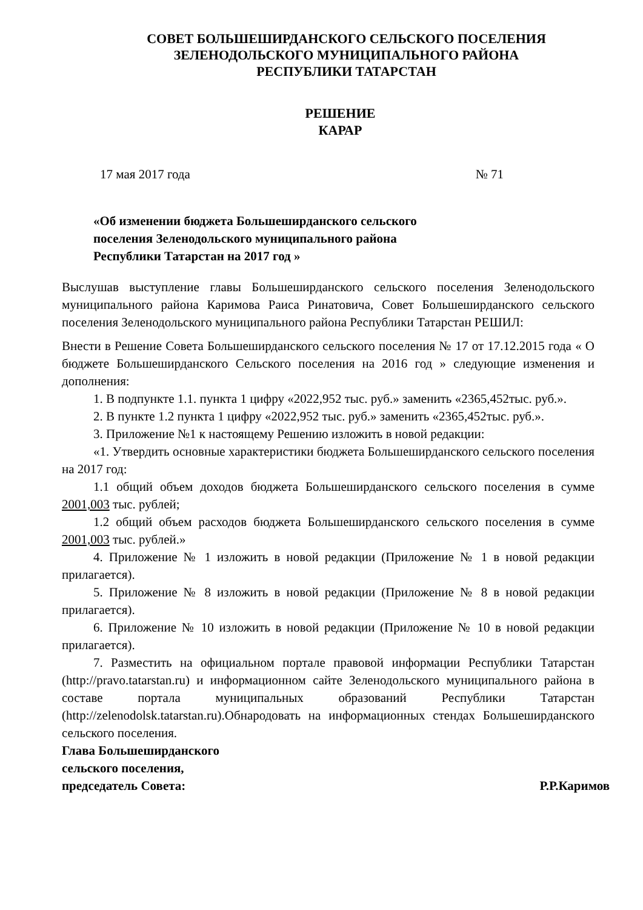СОВЕТ БОЛЬШЕШИРДАНСКОГО СЕЛЬСКОГО ПОСЕЛЕНИЯ
ЗЕЛЕНОДОЛЬСКОГО МУНИЦИПАЛЬНОГО РАЙОНА
РЕСПУБЛИКИ ТАТАРСТАН
РЕШЕНИЕ
КАРАР
17 мая 2017 года № 71
«Об изменении бюджета Большеширданского сельского поселения Зеленодольского муниципального района Республики Татарстан на 2017 год »
Выслушав выступление главы Большеширданского сельского поселения Зеленодольского муниципального района Каримова Раиса Ринатовича, Совет Большеширданского сельского поселения Зеленодольского муниципального района Республики Татарстан РЕШИЛ:
Внести в Решение Совета Большеширданского сельского поселения № 17 от 17.12.2015 года « О бюджете Большеширданского Сельского поселения на 2016 год » следующие изменения и дополнения:
1. В подпункте 1.1. пункта 1 цифру «2022,952 тыс. руб.» заменить «2365,452тыс. руб.».
2. В пункте 1.2 пункта 1 цифру «2022,952 тыс. руб.» заменить «2365,452тыс. руб.».
3. Приложение №1 к настоящему Решению изложить в новой редакции:
«1. Утвердить основные характеристики бюджета Большеширданского сельского поселения на 2017 год:
1.1 общий объем доходов бюджета Большеширданского сельского поселения в сумме 2001,003 тыс. рублей;
1.2 общий объем расходов бюджета Большеширданского сельского поселения в сумме 2001,003 тыс. рублей.»
4. Приложение № 1 изложить в новой редакции (Приложение № 1 в новой редакции прилагается).
5. Приложение № 8 изложить в новой редакции (Приложение № 8 в новой редакции прилагается).
6. Приложение № 10 изложить в новой редакции (Приложение № 10 в новой редакции прилагается).
7. Разместить на официальном портале правовой информации Республики Татарстан (http://pravo.tatarstan.ru) и информационном сайте Зеленодольского муниципального района в составе портала муниципальных образований Республики Татарстан (http://zelenodolsk.tatarstan.ru).Обнародовать на информационных стендах Большеширданского сельского поселения.
Глава Большеширданского
сельского поселения,
председатель Совета: Р.Р.Каримов